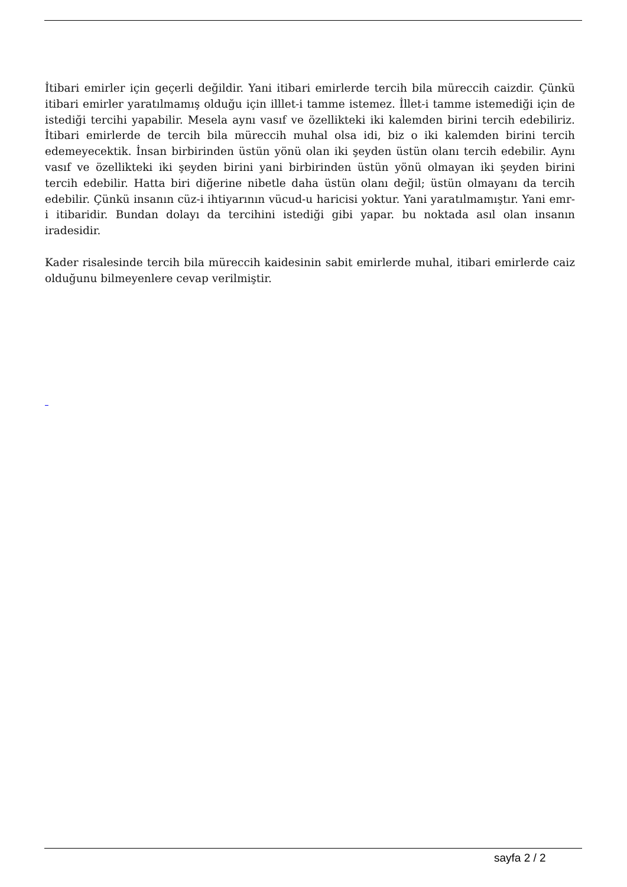İtibari emirler için geçerli değildir. Yani itibari emirlerde tercih bila müreccih caizdir. Çünkü itibari emirler yaratılmamış olduğu için illlet-i tamme istemez. İllet-i tamme istemediği için de istediği tercihi yapabilir. Mesela aynı vasıf ve özellikteki iki kalemden birini tercih edebiliriz. İtibari emirlerde de tercih bila müreccih muhal olsa idi, biz o iki kalemden birini tercih edemeyecektik. İnsan birbirinden üstün yönü olan iki şeyden üstün olanı tercih edebilir. Aynı vasıf ve özellikteki iki şeyden birini yani birbirinden üstün yönü olmayan iki şeyden birini tercih edebilir. Hatta biri diğerine nibetle daha üstün olanı değil; üstün olmayanı da tercih edebilir. Çünkü insanın cüz-i ihtiyarının vücud-u haricisi yoktur. Yani yaratılmamıştır. Yani emr-i itibaridir. Bundan dolayı da tercihini istediği gibi yapar. bu noktada asıl olan insanın iradesidir.
Kader risalesinde tercih bila müreccih kaidesinin sabit emirlerde muhal, itibari emirlerde caiz olduğunu bilmeyenlere cevap verilmiştir.
sayfa 2 / 2